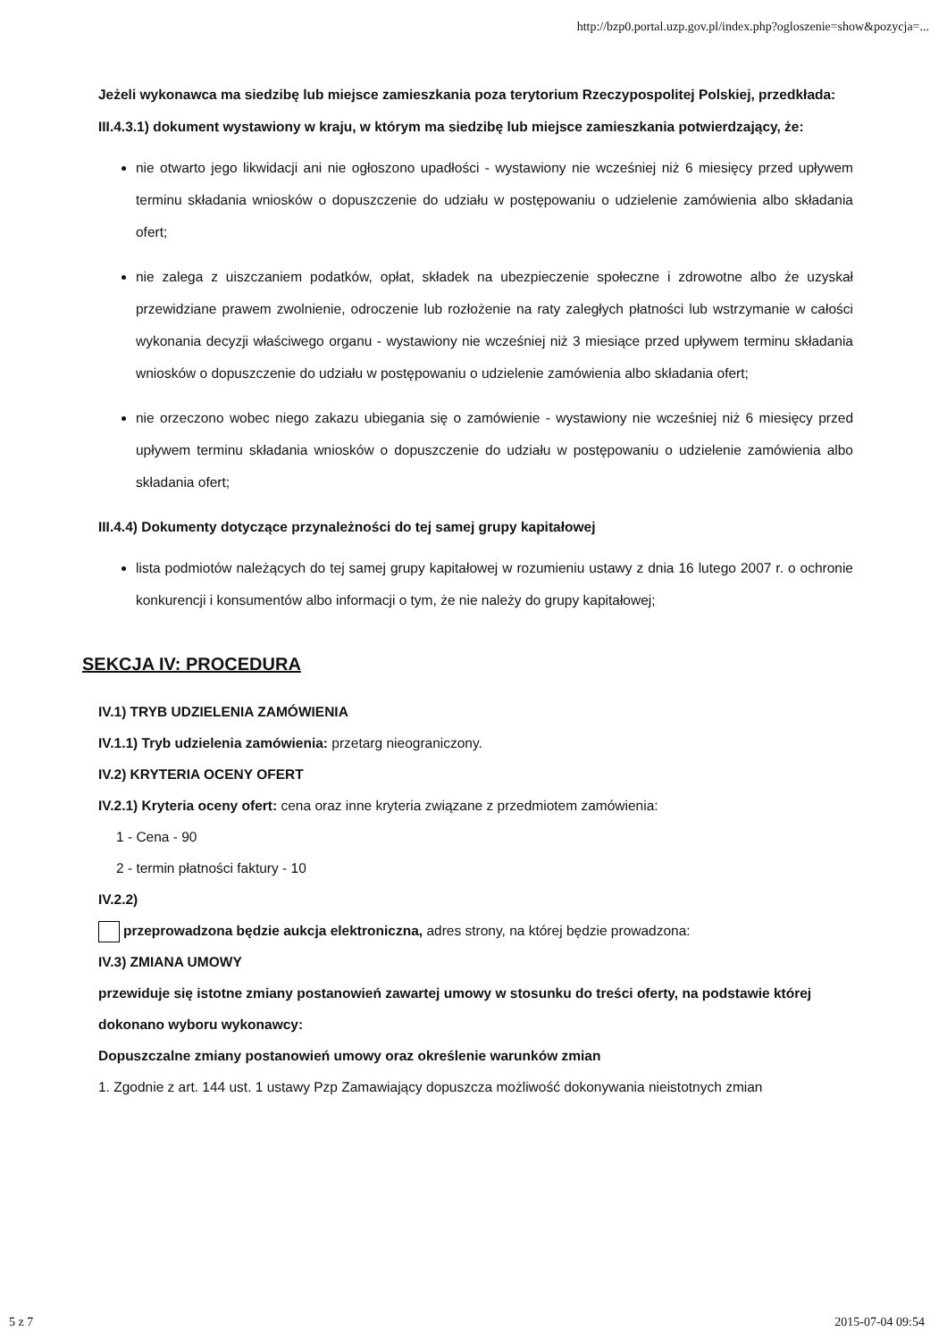http://bzp0.portal.uzp.gov.pl/index.php?ogloszenie=show&pozycja=...
Jeżeli wykonawca ma siedzibę lub miejsce zamieszkania poza terytorium Rzeczypospolitej Polskiej, przedkłada:
III.4.3.1) dokument wystawiony w kraju, w którym ma siedzibę lub miejsce zamieszkania potwierdzający, że:
nie otwarto jego likwidacji ani nie ogłoszono upadłości - wystawiony nie wcześniej niż 6 miesięcy przed upływem terminu składania wniosków o dopuszczenie do udziału w postępowaniu o udzielenie zamówienia albo składania ofert;
nie zalega z uiszczaniem podatków, opłat, składek na ubezpieczenie społeczne i zdrowotne albo że uzyskał przewidziane prawem zwolnienie, odroczenie lub rozłożenie na raty zaległych płatności lub wstrzymanie w całości wykonania decyzji właściwego organu - wystawiony nie wcześniej niż 3 miesiące przed upływem terminu składania wniosków o dopuszczenie do udziału w postępowaniu o udzielenie zamówienia albo składania ofert;
nie orzeczono wobec niego zakazu ubiegania się o zamówienie - wystawiony nie wcześniej niż 6 miesięcy przed upływem terminu składania wniosków o dopuszczenie do udziału w postępowaniu o udzielenie zamówienia albo składania ofert;
III.4.4) Dokumenty dotyczące przynależności do tej samej grupy kapitałowej
lista podmiotów należących do tej samej grupy kapitałowej w rozumieniu ustawy z dnia 16 lutego 2007 r. o ochronie konkurencji i konsumentów albo informacji o tym, że nie należy do grupy kapitałowej;
SEKCJA IV: PROCEDURA
IV.1) TRYB UDZIELENIA ZAMÓWIENIA
IV.1.1) Tryb udzielenia zamówienia: przetarg nieograniczony.
IV.2) KRYTERIA OCENY OFERT
IV.2.1) Kryteria oceny ofert: cena oraz inne kryteria związane z przedmiotem zamówienia:
1 - Cena - 90
2 - termin płatności faktury - 10
IV.2.2)
przeprowadzona będzie aukcja elektroniczna, adres strony, na której będzie prowadzona:
IV.3) ZMIANA UMOWY
przewiduje się istotne zmiany postanowień zawartej umowy w stosunku do treści oferty, na podstawie której dokonano wyboru wykonawcy:
Dopuszczalne zmiany postanowień umowy oraz określenie warunków zmian
1. Zgodnie z art. 144 ust. 1 ustawy Pzp Zamawiający dopuszcza możliwość dokonywania nieistotnych zmian
5 z 7 2015-07-04 09:54